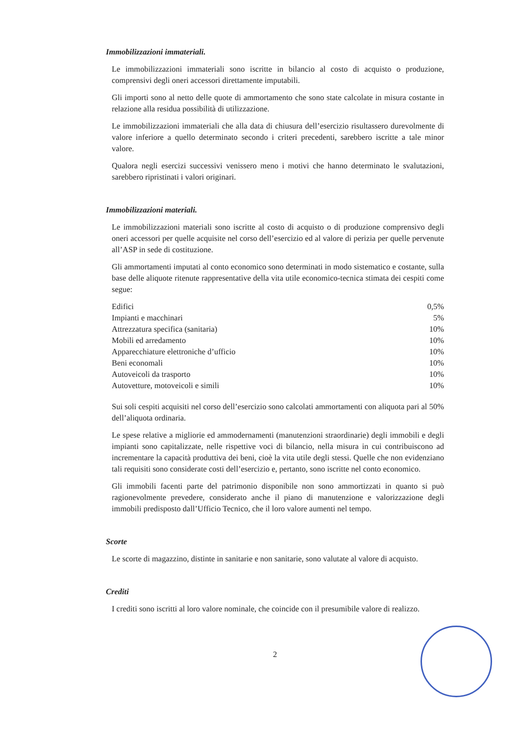Immobilizzazioni immateriali.
Le immobilizzazioni immateriali sono iscritte in bilancio al costo di acquisto o produzione, comprensivi degli oneri accessori direttamente imputabili.
Gli importi sono al netto delle quote di ammortamento che sono state calcolate in misura costante in relazione alla residua possibilità di utilizzazione.
Le immobilizzazioni immateriali che alla data di chiusura dell’esercizio risultassero durevolmente di valore inferiore a quello determinato secondo i criteri precedenti, sarebbero iscritte a tale minor valore.
Qualora negli esercizi successivi venissero meno i motivi che hanno determinato le svalutazioni, sarebbero ripristinati i valori originari.
Immobilizzazioni materiali.
Le immobilizzazioni materiali sono iscritte al costo di acquisto o di produzione comprensivo degli oneri accessori per quelle acquisite nel corso dell’esercizio ed al valore di perizia per quelle pervenute all’ASP in sede di costituzione.
Gli ammortamenti imputati al conto economico sono determinati in modo sistematico e costante, sulla base delle aliquote ritenute rappresentative della vita utile economico-tecnica stimata dei cespiti come segue:
| Edifici | 0,5% |
| Impianti e macchinari | 5% |
| Attrezzatura specifica (sanitaria) | 10% |
| Mobili ed arredamento | 10% |
| Apparecchiature elettroniche d’ufficio | 10% |
| Beni economali | 10% |
| Autoveicoli da trasporto | 10% |
| Autovetture, motoveicoli e simili | 10% |
Sui soli cespiti acquisiti nel corso dell’esercizio sono calcolati ammortamenti con aliquota pari al 50% dell’aliquota ordinaria.
Le spese relative a migliorie ed ammodernamenti (manutenzioni straordinarie) degli immobili e degli impianti sono capitalizzate, nelle rispettive voci di bilancio, nella misura in cui contribuiscono ad incrementare la capacità produttiva dei beni, cioè la vita utile degli stessi. Quelle che non evidenziano tali requisiti sono considerate costi dell’esercizio e, pertanto, sono iscritte nel conto economico.
Gli immobili facenti parte del patrimonio disponibile non sono ammortizzati in quanto si può ragionevolmente prevedere, considerato anche il piano di manutenzione e valorizzazione degli immobili predisposto dall’Ufficio Tecnico, che il loro valore aumenti nel tempo.
Scorte
Le scorte di magazzino, distinte in sanitarie e non sanitarie, sono valutate al valore di acquisto.
Crediti
I crediti sono iscritti al loro valore nominale, che coincide con il presumibile valore di realizzo.
2